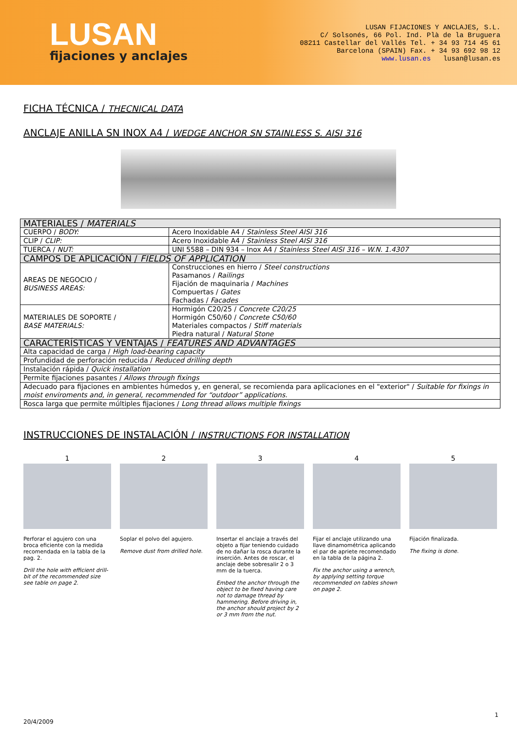LUSAN
fijaciones y anclajes
LUSAN FIJACIONES Y ANCLAJES, S.L.
C/ Solsonés, 66 Pol. Ind. Plà de la Bruguera
08211 Castellar del Vallés Tel. + 34 93 714 45 61
Barcelona (SPAIN) Fax. + 34 93 692 98 12
www.lusan.es lusan@lusan.es
FICHA TÉCNICA / THECNICAL DATA
ANCLAJE ANILLA SN INOX A4 / WEDGE ANCHOR SN STAINLESS S. AISI 316
| MATERIALES / MATERIALS | |
| CUERPO / BODY: | Acero Inoxidable A4 / Stainless Steel AISI 316 |
| CLIP / CLIP: | Acero Inoxidable A4 / Stainless Steel AISI 316 |
| TUERCA / NUT: | UNI 5588 – DIN 934 – Inox A4 / Stainless Steel AISI 316 – W.N. 1.4307 |
| CAMPOS DE APLICACIÓN / FIELDS OF APPLICATION | |
| AREAS DE NEGOCIO / BUSINESS AREAS: | Construcciones en hierro / Steel constructions Pasamanos / Railings Fijación de maquinaria / Machines Compuertas / Gates Fachadas / Facades |
| MATERIALES DE SOPORTE / BASE MATERIALS: | Hormigón C20/25 / Concrete C20/25 Hormigón C50/60 / Concrete C50/60 Materiales compactos / Stiff materials Piedra natural / Natural Stone |
| CARACTERÍSTICAS Y VENTAJAS / FEATURES AND ADVANTAGES | |
| Alta capacidad de carga / High load-bearing capacity | |
| Profundidad de perforación reducida / Reduced drilling depth | |
| Instalación rápida / Quick installation | |
| Permite fijaciones pasantes / Allows through fixings | |
| Adecuado para fijaciones en ambientes húmedos y, en general, se recomienda para aplicaciones en el "exterior" / Suitable for fixings in moist enviroments and, in general, recommended for “outdoor” applications. | |
| Rosca larga que permite múltiples fijaciones / Long thread allows multiple fixings | |
INSTRUCCIONES DE INSTALACIÓN / INSTRUCTIONS FOR INSTALLATION
1
Perforar el agujero con una broca eficiente con la medida recomendada en la tabla de la pag. 2.
Drill the hole with efficient drill-bit of the recommended size see table on page 2.
2
Soplar el polvo del agujero.
Remove dust from drilled hole.
3
Insertar el anclaje a través del objeto a fijar teniendo cuidado de no dañar la rosca durante la inserción. Antes de roscar, el anclaje debe sobresalir 2 o 3 mm de la tuerca.
Embed the anchor through the object to be fixed having care not to damage thread by hammering. Before driving in, the anchor should project by 2 or 3 mm from the nut.
4
Fijar el anclaje utilizando una llave dinamométrica aplicando el par de apriete recomendado en la tabla de la página 2.
Fix the anchor using a wrench, by applying setting torque recommended on tables shown on page 2.
5
Fijación finalizada.
The fixing is done.
1
20/4/2009